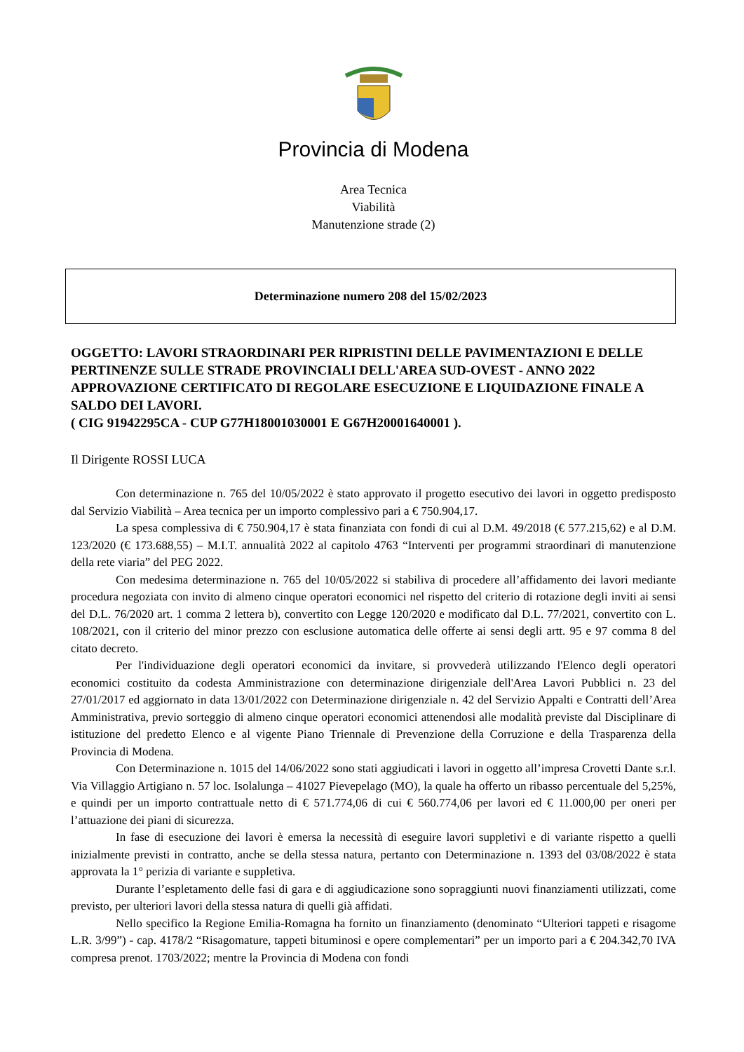Provincia di Modena
Area Tecnica
Viabilità
Manutenzione strade (2)
Determinazione numero 208 del 15/02/2023
OGGETTO: LAVORI STRAORDINARI PER RIPRISTINI DELLE PAVIMENTAZIONI E DELLE PERTINENZE SULLE STRADE PROVINCIALI DELL'AREA SUD-OVEST - ANNO 2022
APPROVAZIONE CERTIFICATO DI REGOLARE ESECUZIONE E LIQUIDAZIONE FINALE A SALDO DEI LAVORI.
( CIG 91942295CA - CUP G77H18001030001 E G67H20001640001 ).
Il Dirigente ROSSI LUCA
Con determinazione n. 765 del 10/05/2022 è stato approvato il progetto esecutivo dei lavori in oggetto predisposto dal Servizio Viabilità – Area tecnica per un importo complessivo pari a € 750.904,17.
La spesa complessiva di € 750.904,17 è stata finanziata con fondi di cui al D.M. 49/2018 (€ 577.215,62) e al D.M. 123/2020 (€ 173.688,55) – M.I.T. annualità 2022 al capitolo 4763 “Interventi per programmi straordinari di manutenzione della rete viaria” del PEG 2022.
Con medesima determinazione n. 765 del 10/05/2022 si stabiliva di procedere all’affidamento dei lavori mediante procedura negoziata con invito di almeno cinque operatori economici nel rispetto del criterio di rotazione degli inviti ai sensi del D.L. 76/2020 art. 1 comma 2 lettera b), convertito con Legge 120/2020 e modificato dal D.L. 77/2021, convertito con L. 108/2021, con il criterio del minor prezzo con esclusione automatica delle offerte ai sensi degli artt. 95 e 97 comma 8 del citato decreto.
Per l'individuazione degli operatori economici da invitare, si provvederà utilizzando l'Elenco degli operatori economici costituito da codesta Amministrazione con determinazione dirigenziale dell'Area Lavori Pubblici n. 23 del 27/01/2017 ed aggiornato in data 13/01/2022 con Determinazione dirigenziale n. 42 del Servizio Appalti e Contratti dell’Area Amministrativa, previo sorteggio di almeno cinque operatori economici attenendosi alle modalità previste dal Disciplinare di istituzione del predetto Elenco e al vigente Piano Triennale di Prevenzione della Corruzione e della Trasparenza della Provincia di Modena.
Con Determinazione n. 1015 del 14/06/2022 sono stati aggiudicati i lavori in oggetto all’impresa Crovetti Dante s.r.l. Via Villaggio Artigiano n. 57 loc. Isolalunga – 41027 Pievepelago (MO), la quale ha offerto un ribasso percentuale del 5,25%, e quindi per un importo contrattuale netto di € 571.774,06 di cui € 560.774,06 per lavori ed € 11.000,00 per oneri per l’attuazione dei piani di sicurezza.
In fase di esecuzione dei lavori è emersa la necessità di eseguire lavori suppletivi e di variante rispetto a quelli inizialmente previsti in contratto, anche se della stessa natura, pertanto con Determinazione n. 1393 del 03/08/2022 è stata approvata la 1° perizia di variante e suppletiva.
Durante l’espletamento delle fasi di gara e di aggiudicazione sono sopraggiunti nuovi finanziamenti utilizzati, come previsto, per ulteriori lavori della stessa natura di quelli già affidati.
Nello specifico la Regione Emilia-Romagna ha fornito un finanziamento (denominato “Ulteriori tappeti e risagome L.R. 3/99”) - cap. 4178/2 “Risagomature, tappeti bituminosi e opere complementari” per un importo pari a € 204.342,70 IVA compresa prenot. 1703/2022; mentre la Provincia di Modena con fondi